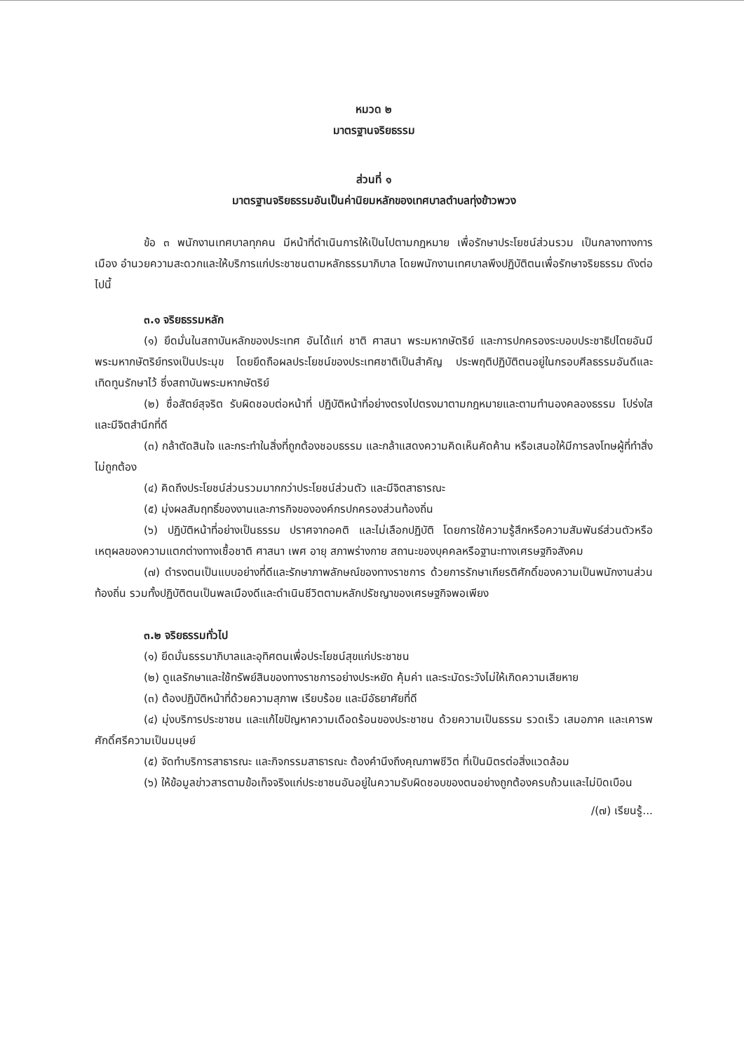หมวด ๒
มาตรฐานจริยธรรม
ส่วนที่ ๑
มาตรฐานจริยธรรมอันเป็นค่านิยมหลักของเทศบาลตำบลทุ่งข้าวพวง
ข้อ ๓ พนักงานเทศบาลทุกคน มีหน้าที่ดำเนินการให้เป็นไปตามกฎหมาย เพื่อรักษาประโยชน์ส่วนรวม เป็นกลางทางการเมือง อำนวยความสะดวกและให้บริการแก่ประชาชนตามหลักธรรมาภิบาล โดยพนักงานเทศบาลพึงปฏิบัติตนเพื่อรักษาจริยธรรม ดังต่อไปนี้
๓.๑ จริยธรรมหลัก
(๑) ยึดมั่นในสถาบันหลักของประเทศ อันได้แก่ ชาติ ศาสนา พระมหากษัตริย์ และการปกครองระบอบประชาธิปไตยอันมีพระมหากษัตริย์ทรงเป็นประมุข โดยยึดถือผลประโยชน์ของประเทศชาติเป็นสำคัญ ประพฤติปฏิบัติตนอยู่ในกรอบศีลธรรมอันดีและเทิดทูนรักษาไว้ ซึ่งสถาบันพระมหากษัตริย์
(๒) ซื่อสัตย์สุจริต รับผิดชอบต่อหน้าที่ ปฏิบัติหน้าที่อย่างตรงไปตรงมาตามกฎหมายและตามทำนองคลองธรรม โปร่งใส และมีจิตสำนึกที่ดี
(๓) กล้าตัดสินใจ และกระทำในสิ่งที่ถูกต้องชอบธรรม และกล้าแสดงความคิดเห็นคัดค้าน หรือเสนอให้มีการลงโทษผู้ที่ทำสิ่งไม่ถูกต้อง
(๔) คิดถึงประโยชน์ส่วนรวมมากกว่าประโยชน์ส่วนตัว และมีจิตสาธารณะ
(๕) มุ่งผลสัมฤทธิ์ของงานและภารกิจขององค์กรปกครองส่วนท้องถิ่น
(๖) ปฏิบัติหน้าที่อย่างเป็นธรรม ปราศจากอคติ และไม่เลือกปฏิบัติ โดยการใช้ความรู้สึกหรือความสัมพันธ์ส่วนตัวหรือเหตุผลของความแตกต่างทางเชื้อชาติ ศาสนา เพศ อายุ สภาพร่างกาย สถานะของบุคคลหรือฐานะทางเศรษฐกิจสังคม
(๗) ดำรงตนเป็นแบบอย่างที่ดีและรักษาภาพลักษณ์ของทางราชการ ด้วยการรักษาเกียรติศักดิ์ของความเป็นพนักงานส่วนท้องถิ่น รวมทั้งปฏิบัติตนเป็นพลเมืองดีและดำเนินชีวิตตามหลักปรัชญาของเศรษฐกิจพอเพียง
๓.๒ จริยธรรมทั่วไป
(๑) ยึดมั่นธรรมาภิบาลและอุทิศตนเพื่อประโยชน์สุขแก่ประชาชน
(๒) ดูแลรักษาและใช้ทรัพย์สินของทางราชการอย่างประหยัด คุ้มค่า และระมัดระวังไม่ให้เกิดความเสียหาย
(๓) ต้องปฏิบัติหน้าที่ด้วยความสุภาพ เรียบร้อย และมีอัธยาศัยที่ดี
(๔) มุ่งบริการประชาชน และแก้ไขปัญหาความเดือดร้อนของประชาชน ด้วยความเป็นธรรม รวดเร็ว เสมอภาค และเคารพศักดิ์ศรีความเป็นมนุษย์
(๕) จัดทำบริการสาธารณะ และกิจกรรมสาธารณะ ต้องคำนึงถึงคุณภาพชีวิต ที่เป็นมิตรต่อสิ่งแวดล้อม
(๖) ให้ข้อมูลข่าวสารตามข้อเท็จจริงแก่ประชาชนอันอยู่ในความรับผิดชอบของตนอย่างถูกต้องครบถ้วนและไม่บิดเบือน
/(๗) เรียนรู้...